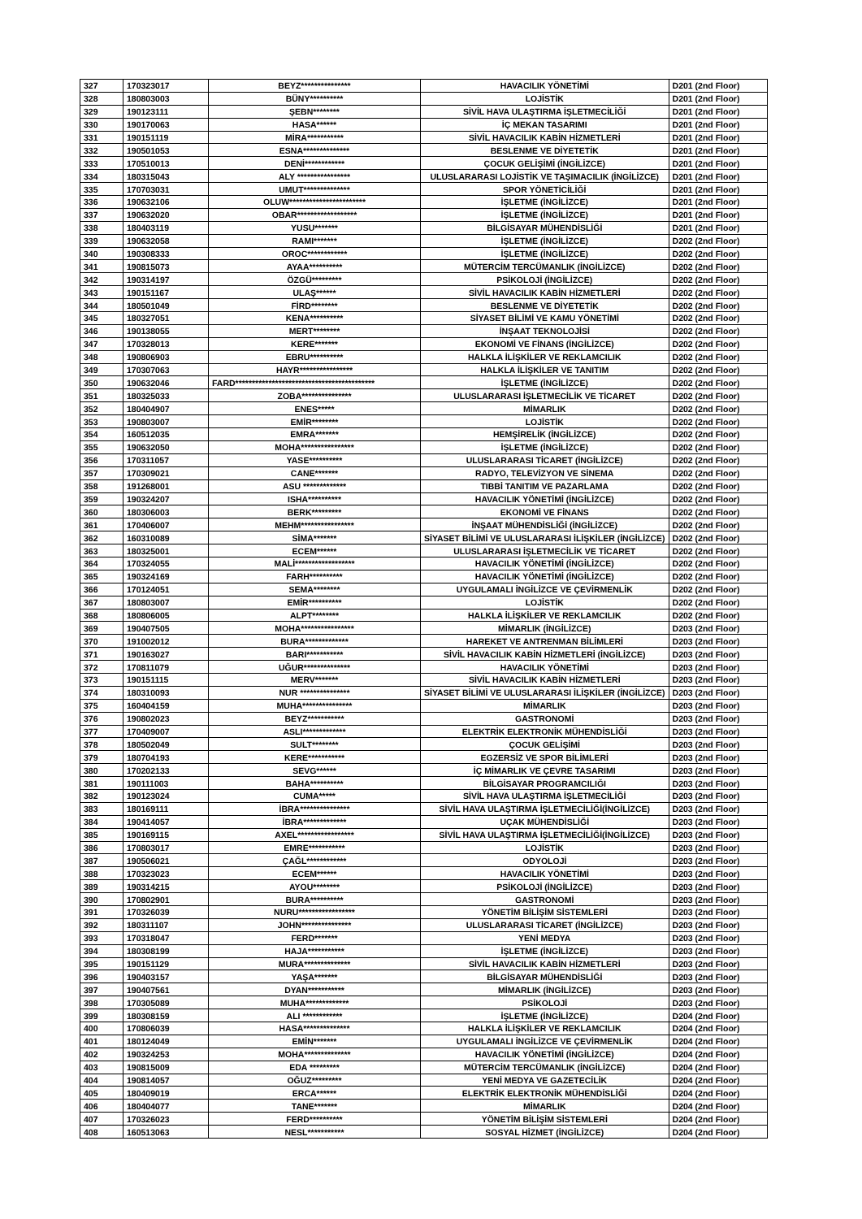| 327 | 170323017 | BEYZ*************** | HAVACILIK YÖNETİMİ | D201 (2nd Floor) |
| 328 | 180803003 | BÜNY********** | LOJİSTİK | D201 (2nd Floor) |
| 329 | 190123111 | ŞEBN******** | SİVİL HAVA ULAŞTIRMA İŞLETMECİLİĞİ | D201 (2nd Floor) |
| 330 | 190170063 | HASA****** | İÇ MEKAN TASARIMI | D201 (2nd Floor) |
| 331 | 190151119 | MİRA*********** | SİVİL HAVACILIK KABİN HİZMETLERİ | D201 (2nd Floor) |
| 332 | 190501053 | ESNA************** | BESLENME VE DİYETETİK | D201 (2nd Floor) |
| 333 | 170510013 | DENİ************ | ÇOCUK GELİŞİMİ (İNGİLİZCE) | D201 (2nd Floor) |
| 334 | 180315043 | ALY **************** | ULUSLARARASI LOJİSTİK VE TAŞIMACILIK (İNGİLİZCE) | D201 (2nd Floor) |
| 335 | 170703031 | UMUT************** | SPOR YÖNETİCİLİĞİ | D201 (2nd Floor) |
| 336 | 190632106 | OLUW*********************** | İŞLETME (İNGİLİZCE) | D201 (2nd Floor) |
| 337 | 190632020 | OBAR****************** | İŞLETME (İNGİLİZCE) | D201 (2nd Floor) |
| 338 | 180403119 | YUSU******* | BİLGİSAYAR MÜHENDİSLİĞİ | D201 (2nd Floor) |
| 339 | 190632058 | RAMI******* | İŞLETME (İNGİLİZCE) | D202 (2nd Floor) |
| 340 | 190308333 | OROC************ | İŞLETME (İNGİLİZCE) | D202 (2nd Floor) |
| 341 | 190815073 | AYAA********** | MÜTERCİM TERCÜMANLIK (İNGİLİZCE) | D202 (2nd Floor) |
| 342 | 190314197 | ÖZGÜ********* | PSİKOLOJİ (İNGİLİZCE) | D202 (2nd Floor) |
| 343 | 190151167 | ULAŞ****** | SİVİL HAVACILIK KABİN HİZMETLERİ | D202 (2nd Floor) |
| 344 | 180501049 | FİRD******** | BESLENME VE DİYETETİK | D202 (2nd Floor) |
| 345 | 180327051 | KENA********** | SİYASET BİLİMİ VE KAMU YÖNETİMİ | D202 (2nd Floor) |
| 346 | 190138055 | MERT******** | İNŞAAT TEKNOLOJİSİ | D202 (2nd Floor) |
| 347 | 170328013 | KERE******* | EKONOMİ VE FİNANS (İNGİLİZCE) | D202 (2nd Floor) |
| 348 | 190806903 | EBRU********** | HALKLA İLİŞKİLER VE REKLAMCILIK | D202 (2nd Floor) |
| 349 | 170307063 | HAYR**************** | HALKLA İLİŞKİLER VE TANITIM | D202 (2nd Floor) |
| 350 | 190632046 | FARD****************************************** | İŞLETME (İNGİLİZCE) | D202 (2nd Floor) |
| 351 | 180325033 | ZOBA*************** | ULUSLARARASI İŞLETMECİLİK VE TİCARET | D202 (2nd Floor) |
| 352 | 180404907 | ENES***** | MİMARLIK | D202 (2nd Floor) |
| 353 | 190803007 | EMİR******** | LOJİSTİK | D202 (2nd Floor) |
| 354 | 160512035 | EMRA******* | HEMŞİRELİK (İNGİLİZCE) | D202 (2nd Floor) |
| 355 | 190632050 | MOHA**************** | İŞLETME (İNGİLİZCE) | D202 (2nd Floor) |
| 356 | 170311057 | YASE********** | ULUSLARARASI TİCARET (İNGİLİZCE) | D202 (2nd Floor) |
| 357 | 170309021 | CANE******* | RADYO, TELEVİZYON VE SİNEMA | D202 (2nd Floor) |
| 358 | 191268001 | ASU ************* | TIBBİ TANITIM VE PAZARLAMA | D202 (2nd Floor) |
| 359 | 190324207 | ISHA********** | HAVACILIK YÖNETİMİ (İNGİLİZCE) | D202 (2nd Floor) |
| 360 | 180306003 | BERK********* | EKONOMİ VE FİNANS | D202 (2nd Floor) |
| 361 | 170406007 | MEHM**************** | İNŞAAT MÜHENDİSLİĞİ (İNGİLİZCE) | D202 (2nd Floor) |
| 362 | 160310089 | SİMA******* | SİYASET BİLİMİ VE ULUSLARARASI İLİŞKİLER (İNGİLİZCE) | D202 (2nd Floor) |
| 363 | 180325001 | ECEM****** | ULUSLARARASI İŞLETMECİLİK VE TİCARET | D202 (2nd Floor) |
| 364 | 170324055 | MALİ****************** | HAVACILIK YÖNETİMİ (İNGİLİZCE) | D202 (2nd Floor) |
| 365 | 190324169 | FARH********** | HAVACILIK YÖNETİMİ (İNGİLİZCE) | D202 (2nd Floor) |
| 366 | 170124051 | SEMA******** | UYGULAMALI İNGİLİZCE VE ÇEVİRMENLİK | D202 (2nd Floor) |
| 367 | 180803007 | EMİR********** | LOJİSTİK | D202 (2nd Floor) |
| 368 | 180806005 | ALPT******** | HALKLA İLİŞKİLER VE REKLAMCILIK | D202 (2nd Floor) |
| 369 | 190407505 | MOHA**************** | MİMARLIK (İNGİLİZCE) | D203 (2nd Floor) |
| 370 | 191002012 | BURA************* | HAREKET VE ANTRENMAN BİLİMLERİ | D203 (2nd Floor) |
| 371 | 190163027 | BARI*********** | SİVİL HAVACILIK KABİN HİZMETLERİ (İNGİLİZCE) | D203 (2nd Floor) |
| 372 | 170811079 | UĞUR************** | HAVACILIK YÖNETİMİ | D203 (2nd Floor) |
| 373 | 190151115 | MERV******* | SİVİL HAVACILIK KABİN HİZMETLERİ | D203 (2nd Floor) |
| 374 | 180310093 | NUR *************** | SİYASET BİLİMİ VE ULUSLARARASI İLİŞKİLER (İNGİLİZCE) | D203 (2nd Floor) |
| 375 | 160404159 | MUHA*************** | MİMARLIK | D203 (2nd Floor) |
| 376 | 190802023 | BEYZ*********** | GASTRONOMİ | D203 (2nd Floor) |
| 377 | 170409007 | ASLI************* | ELEKTRİK ELEKTRONİK MÜHENDİSLİĞİ | D203 (2nd Floor) |
| 378 | 180502049 | SULT******** | ÇOCUK GELİŞİMİ | D203 (2nd Floor) |
| 379 | 180704193 | KERE*********** | EGZERSİZ VE SPOR BİLİMLERİ | D203 (2nd Floor) |
| 380 | 170202133 | SEVG****** | İÇ MİMARLIK VE ÇEVRE TASARIMI | D203 (2nd Floor) |
| 381 | 190111003 | BAHA********** | BİLGİSAYAR PROGRAMCILIĞI | D203 (2nd Floor) |
| 382 | 190123024 | CUMA***** | SİVİL HAVA ULAŞTIRMA İŞLETMECİLİĞİ | D203 (2nd Floor) |
| 383 | 180169111 | İBRA*************** | SİVİL HAVA ULAŞTIRMA İŞLETMECİLİĞİ(İNGİLİZCE) | D203 (2nd Floor) |
| 384 | 190414057 | İBRA************* | UÇAK MÜHENDİSLİĞİ | D203 (2nd Floor) |
| 385 | 190169115 | AXEL***************** | SİVİL HAVA ULAŞTIRMA İŞLETMECİLİĞİ(İNGİLİZCE) | D203 (2nd Floor) |
| 386 | 170803017 | EMRE*********** | LOJİSTİK | D203 (2nd Floor) |
| 387 | 190506021 | ÇAĞL************ | ODYOLOJİ | D203 (2nd Floor) |
| 388 | 170323023 | ECEM****** | HAVACILIK YÖNETİMİ | D203 (2nd Floor) |
| 389 | 190314215 | AYOU******** | PSİKOLOJİ (İNGİLİZCE) | D203 (2nd Floor) |
| 390 | 170802901 | BURA********** | GASTRONOMİ | D203 (2nd Floor) |
| 391 | 170326039 | NURU***************** | YÖNETİM BİLİŞİM SİSTEMLERİ | D203 (2nd Floor) |
| 392 | 180311107 | JOHN*************** | ULUSLARARASI TİCARET (İNGİLİZCE) | D203 (2nd Floor) |
| 393 | 170318047 | FERD******* | YENİ MEDYA | D203 (2nd Floor) |
| 394 | 180308199 | HAJA*********** | İŞLETME (İNGİLİZCE) | D203 (2nd Floor) |
| 395 | 190151129 | MURA************** | SİVİL HAVACILIK KABİN HİZMETLERİ | D203 (2nd Floor) |
| 396 | 190403157 | YAŞA******* | BİLGİSAYAR MÜHENDİSLİĞİ | D203 (2nd Floor) |
| 397 | 190407561 | DYAN*********** | MİMARLIK (İNGİLİZCE) | D203 (2nd Floor) |
| 398 | 170305089 | MUHA************* | PSİKOLOJİ | D203 (2nd Floor) |
| 399 | 180308159 | ALI ************ | İŞLETME (İNGİLİZCE) | D204 (2nd Floor) |
| 400 | 170806039 | HASA************** | HALKLA İLİŞKİLER VE REKLAMCILIK | D204 (2nd Floor) |
| 401 | 180124049 | EMİN******* | UYGULAMALI İNGİLİZCE VE ÇEVİRMENLİK | D204 (2nd Floor) |
| 402 | 190324253 | MOHA************** | HAVACILIK YÖNETİMİ (İNGİLİZCE) | D204 (2nd Floor) |
| 403 | 190815009 | EDA ********* | MÜTERCİM TERCÜMANLIK (İNGİLİZCE) | D204 (2nd Floor) |
| 404 | 190814057 | OĞUZ********* | YENİ MEDYA VE GAZETECİLİK | D204 (2nd Floor) |
| 405 | 180409019 | ERCA****** | ELEKTRİK ELEKTRONİK MÜHENDİSLİĞİ | D204 (2nd Floor) |
| 406 | 180404077 | TANE******* | MİMARLIK | D204 (2nd Floor) |
| 407 | 170326023 | FERD********** | YÖNETİM BİLİŞİM SİSTEMLERİ | D204 (2nd Floor) |
| 408 | 160513063 | NESL*********** | SOSYAL HİZMET (İNGİLİZCE) | D204 (2nd Floor) |